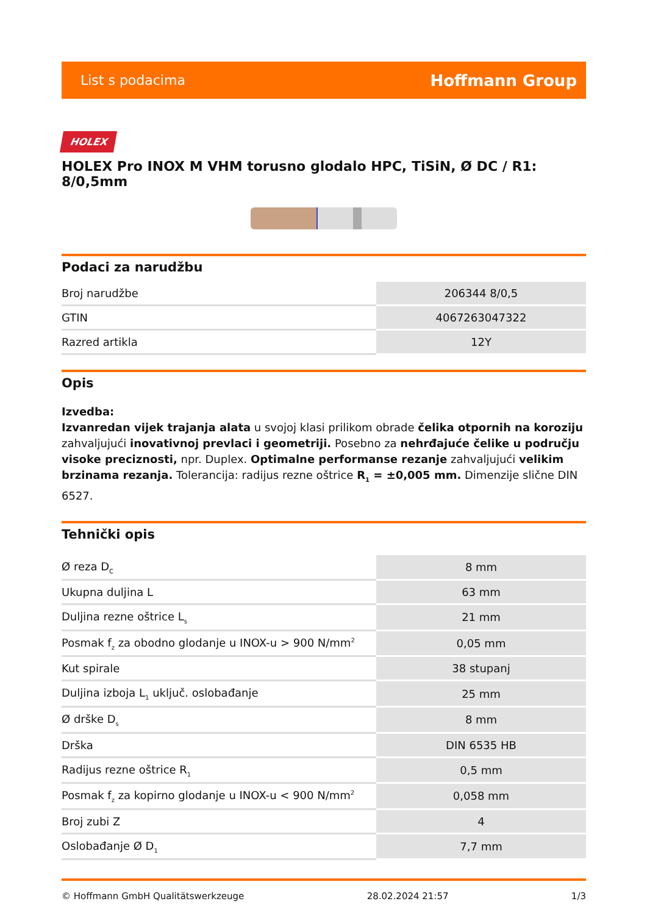List s podacima Hoffmann Group
HOLEX
HOLEX Pro INOX M VHM torusno glodalo HPC, TiSiN, Ø DC / R1: 8/0,5mm
Podaci za narudžbu
| Broj narudžbe | 206344 8/0,5 |
| GTIN | 4067263047322 |
| Razred artikla | 12Y |
Opis
Izvedba:
Izvanredan vijek trajanja alata u svojoj klasi prilikom obrade čelika otpornih na koroziju zahvaljujući inovativnoj prevlaci i geometriji. Posebno za nehrđajuće čelike u području visoke preciznosti, npr. Duplex. Optimalne performanse rezanje zahvaljujući velikim brzinama rezanja. Tolerancija: radijus rezne oštrice R<sub>1</sub> = ±0,005 mm. Dimenzije slične DIN 6527.
Tehnički opis
| Ø reza D<sub>C</sub> | 8 mm |
| Ukupna duljina L | 63 mm |
| Duljina rezne oštrice L<sub>s</sub> | 21 mm |
| Posmak f<sub>z</sub> za obodno glodanje u INOX-u > 900 N/mm<sup>2</sup> | 0,05 mm |
| Kut spirale | 38 stupanj |
| Duljina izboja L<sub>1</sub> uključ. oslobađanje | 25 mm |
| Ø drške D<sub>s</sub> | 8 mm |
| Drška | DIN 6535 HB |
| Radijus rezne oštrice R<sub>1</sub> | 0,5 mm |
| Posmak f<sub>z</sub> za kopirno glodanje u INOX-u < 900 N/mm<sup>2</sup> | 0,058 mm |
| Broj zubi Z | 4 |
| Oslobađanje Ø D<sub>1</sub> | 7,7 mm |
© Hoffmann GmbH Qualitätswerkzeuge 28.02.2024 21:57 1/3